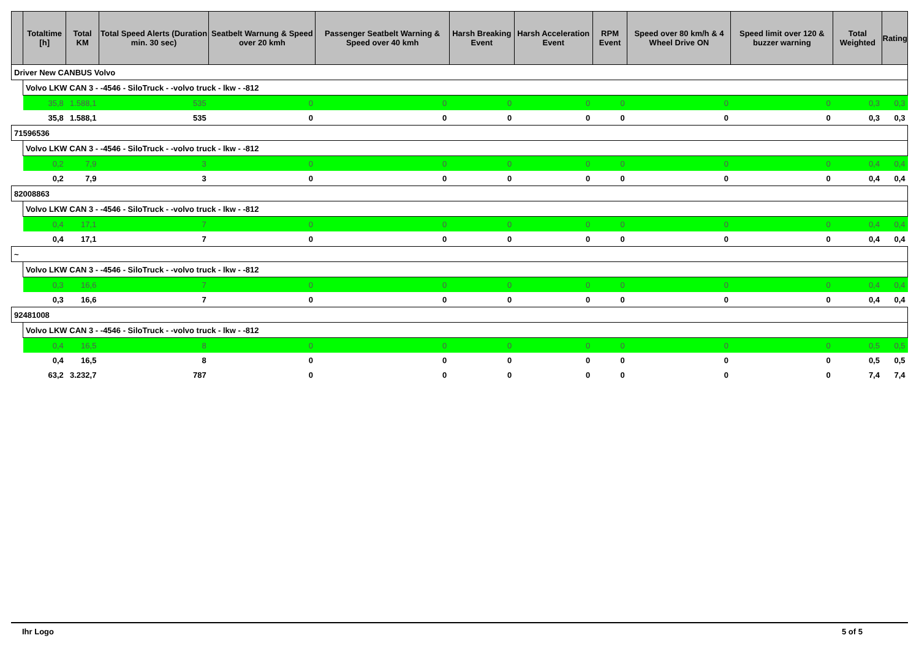| | Totaltime [h] | Total KM | Total Speed Alerts (Duration min. 30 sec) | Seatbelt Warnung & Speed over 20 kmh | Passenger Seatbelt Warning & Speed over 40 kmh | Harsh Breaking Event | Harsh Acceleration Event | RPM Event | Speed over 80 km/h & 4 Wheel Drive ON | Speed limit over 120 & buzzer warning | Total Weighted | Rating |
| --- | --- | --- | --- | --- | --- | --- | --- | --- | --- | --- | --- | --- |
| Driver New CANBUS Volvo | | | | | | | | | | | | |
| | Volvo LKW CAN 3 - -4546 - SiloTruck - -volvo truck - lkw - -812 | | | | | | | | | | | |
| | 35,8 | 1.588,1 | 535 | 0 | 0 | 0 | 0 | 0 | 0 | 0 | 0,3 | 0,3 |
| | 35,8 | 1.588,1 | 535 | 0 | 0 | 0 | 0 | 0 | 0 | 0 | 0,3 | 0,3 |
| 71596536 | | | | | | | | | | | | |
| | Volvo LKW CAN 3 - -4546 - SiloTruck - -volvo truck - lkw - -812 | | | | | | | | | | | |
| | 0,2 | 7,9 | 3 | 0 | 0 | 0 | 0 | 0 | 0 | 0 | 0,4 | 0,4 |
| | 0,2 | 7,9 | 3 | 0 | 0 | 0 | 0 | 0 | 0 | 0 | 0,4 | 0,4 |
| 82008863 | | | | | | | | | | | | |
| | Volvo LKW CAN 3 - -4546 - SiloTruck - -volvo truck - lkw - -812 | | | | | | | | | | | |
| | 0,4 | 17,1 | 7 | 0 | 0 | 0 | 0 | 0 | 0 | 0 | 0,4 | 0,4 |
| | 0,4 | 17,1 | 7 | 0 | 0 | 0 | 0 | 0 | 0 | 0 | 0,4 | 0,4 |
| ~ | | | | | | | | | | | | |
| | Volvo LKW CAN 3 - -4546 - SiloTruck - -volvo truck - lkw - -812 | | | | | | | | | | | |
| | 0,3 | 16,6 | 7 | 0 | 0 | 0 | 0 | 0 | 0 | 0 | 0,4 | 0,4 |
| | 0,3 | 16,6 | 7 | 0 | 0 | 0 | 0 | 0 | 0 | 0 | 0,4 | 0,4 |
| 92481008 | | | | | | | | | | | | |
| | Volvo LKW CAN 3 - -4546 - SiloTruck - -volvo truck - lkw - -812 | | | | | | | | | | | |
| | 0,4 | 16,5 | 8 | 0 | 0 | 0 | 0 | 0 | 0 | 0 | 0,5 | 0,5 |
| | 0,4 | 16,5 | 8 | 0 | 0 | 0 | 0 | 0 | 0 | 0 | 0,5 | 0,5 |
| | 63,2 | 3.232,7 | 787 | 0 | 0 | 0 | 0 | 0 | 0 | 0 | 7,4 | 7,4 |
Ihr Logo 5 of 5